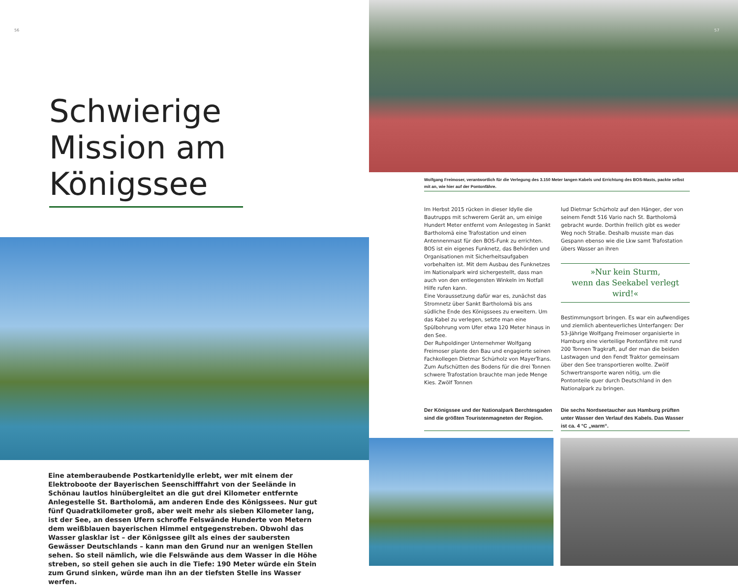56
Schwierige Mission am Königssee
Eine atemberaubende Postkartenidylle erlebt, wer mit einem der Elektroboote der Bayerischen Seenschifffahrt von der Seelände in Schönau lautlos hinübergleitet an die gut drei Kilometer entfernte Anlegestelle St. Bartholomä, am anderen Ende des Königssees. Nur gut fünf Quadratkilometer groß, aber weit mehr als sieben Kilometer lang, ist der See, an dessen Ufern schroffe Felswände Hunderte von Metern dem weißblauen bayerischen Himmel entgegenstreben. Obwohl das Wasser glasklar ist – der Königssee gilt als eines der saubersten Gewässer Deutschlands – kann man den Grund nur an wenigen Stellen sehen. So steil nämlich, wie die Felswände aus dem Wasser in die Höhe streben, so steil gehen sie auch in die Tiefe: 190 Meter würde ein Stein zum Grund sinken, würde man ihn an der tiefsten Stelle ins Wasser werfen.
57
Wolfgang Freimoser, verantwortlich für die Verlegung des 3.150 Meter langen Kabels und Errichtung des BOS-Masts, packte selbst mit an, wie hier auf der Pontonfähre.
Im Herbst 2015 rücken in dieser Idylle die Bautrupps mit schwerem Gerät an, um einige Hundert Meter entfernt vom Anlegesteg in Sankt Bartholomä eine Trafostation und einen Antennenmast für den BOS-Funk zu errichten. BOS ist ein eigenes Funknetz, das Behörden und Organisationen mit Sicherheitsaufgaben vorbehalten ist. Mit dem Ausbau des Funknetzes im Nationalpark wird sichergestellt, dass man auch von den entlegensten Winkeln im Notfall Hilfe rufen kann.
Eine Voraussetzung dafür war es, zunächst das Stromnetz über Sankt Bartholomä bis ans südliche Ende des Königssees zu erweitern. Um das Kabel zu verlegen, setzte man eine Spülbohrung vom Ufer etwa 120 Meter hinaus in den See.
Der Ruhpoldinger Unternehmer Wolfgang Freimoser plante den Bau und engagierte seinen Fachkollegen Dietmar Schürholz von MayerTrans. Zum Aufschütten des Bodens für die drei Tonnen schwere Trafostation brauchte man jede Menge Kies. Zwölf Tonnen
lud Dietmar Schürholz auf den Hänger, der von seinem Fendt 516 Vario nach St. Bartholomä gebracht wurde. Dorthin freilich gibt es weder Weg noch Straße. Deshalb musste man das Gespann ebenso wie die Lkw samt Trafostation übers Wasser an ihren
»Nur kein Sturm,
wenn das Seekabel verlegt wird!«
Bestimmungsort bringen. Es war ein aufwendiges und ziemlich abenteuerliches Unterfangen: Der 53-Jährige Wolfgang Freimoser organisierte in Hamburg eine vierteilige Pontonfähre mit rund 200 Tonnen Tragkraft, auf der man die beiden Lastwagen und den Fendt Traktor gemeinsam über den See transportieren wollte. Zwölf Schwertransporte waren nötig, um die Pontonteile quer durch Deutschland in den Nationalpark zu bringen.
Der Königssee und der Nationalpark Berchtesgaden sind die größten Touristenmagneten der Region.
Die sechs Nordseetaucher aus Hamburg prüften unter Wasser den Verlauf des Kabels. Das Wasser ist ca. 4 °C „warm“.